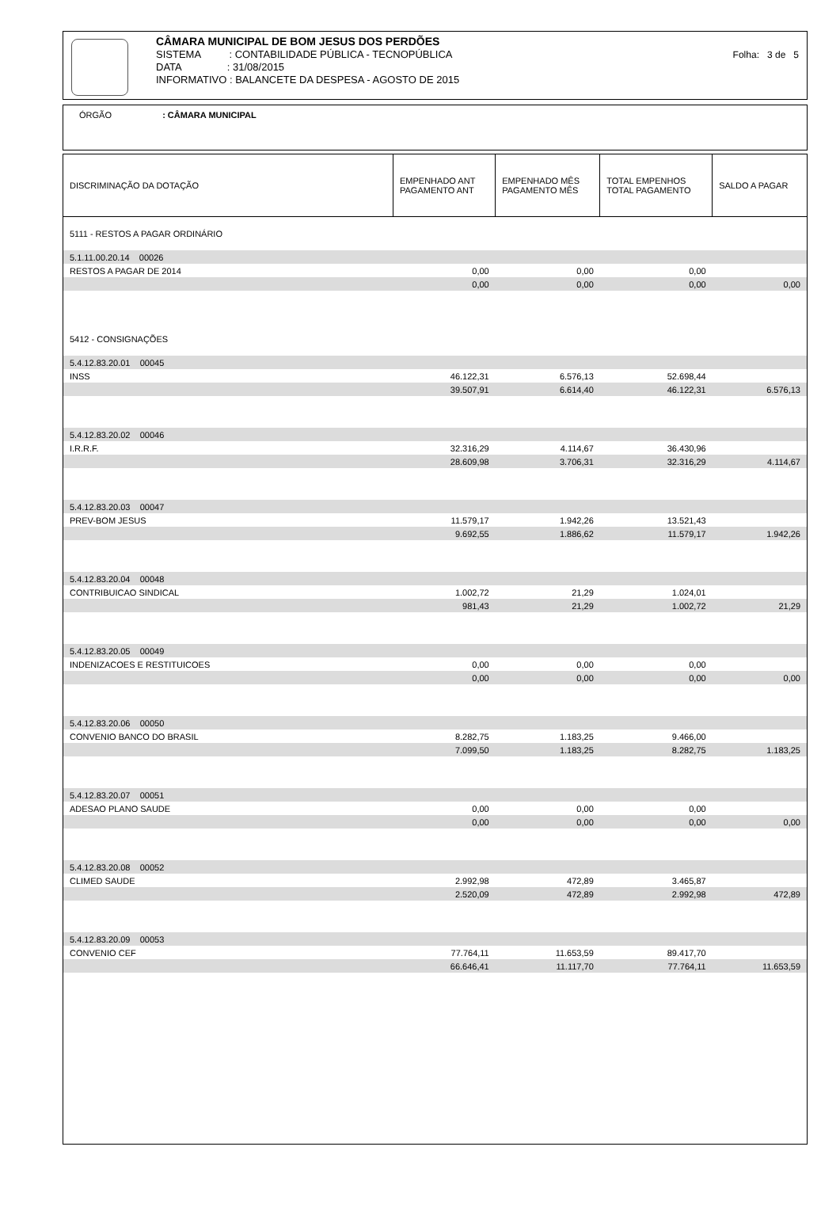CÂMARA MUNICIPAL DE BOM JESUS DOS PERDÕES
SISTEMA : CONTABILIDADE PÚBLICA - TECNOPÚBLICA
DATA : 31/08/2015
INFORMATIVO : BALANCETE DA DESPESA - AGOSTO DE 2015
Folha: 3 de 5
ÓRGÃO : CÂMARA MUNICIPAL
| DISCRIMINAÇÃO DA DOTAÇÃO | EMPENHADO ANT PAGAMENTO ANT | EMPENHADO MÊS PAGAMENTO MÊS | TOTAL EMPENHOS TOTAL PAGAMENTO | SALDO A PAGAR |
| --- | --- | --- | --- | --- |
| 5111 - RESTOS A PAGAR ORDINÁRIO | | | | |
| 5.1.11.00.20.14 00026 | | | | |
| RESTOS A PAGAR DE 2014 | 0,00 | 0,00 | 0,00 | |
| | 0,00 | 0,00 | 0,00 | 0,00 |
| 5412 - CONSIGNAÇÕES | | | | |
| 5.4.12.83.20.01 00045 | | | | |
| INSS | 46.122,31 | 6.576,13 | 52.698,44 | |
| | 39.507,91 | 6.614,40 | 46.122,31 | 6.576,13 |
| 5.4.12.83.20.02 00046 | | | | |
| I.R.R.F. | 32.316,29 | 4.114,67 | 36.430,96 | |
| | 28.609,98 | 3.706,31 | 32.316,29 | 4.114,67 |
| 5.4.12.83.20.03 00047 | | | | |
| PREV-BOM JESUS | 11.579,17 | 1.942,26 | 13.521,43 | |
| | 9.692,55 | 1.886,62 | 11.579,17 | 1.942,26 |
| 5.4.12.83.20.04 00048 | | | | |
| CONTRIBUICAO SINDICAL | 1.002,72 | 21,29 | 1.024,01 | |
| | 981,43 | 21,29 | 1.002,72 | 21,29 |
| 5.4.12.83.20.05 00049 | | | | |
| INDENIZACOES E RESTITUICOES | 0,00 | 0,00 | 0,00 | |
| | 0,00 | 0,00 | 0,00 | 0,00 |
| 5.4.12.83.20.06 00050 | | | | |
| CONVENIO BANCO DO BRASIL | 8.282,75 | 1.183,25 | 9.466,00 | |
| | 7.099,50 | 1.183,25 | 8.282,75 | 1.183,25 |
| 5.4.12.83.20.07 00051 | | | | |
| ADESAO PLANO SAUDE | 0,00 | 0,00 | 0,00 | |
| | 0,00 | 0,00 | 0,00 | 0,00 |
| 5.4.12.83.20.08 00052 | | | | |
| CLIMED SAUDE | 2.992,98 | 472,89 | 3.465,87 | |
| | 2.520,09 | 472,89 | 2.992,98 | 472,89 |
| 5.4.12.83.20.09 00053 | | | | |
| CONVENIO CEF | 77.764,11 | 11.653,59 | 89.417,70 | |
| | 66.646,41 | 11.117,70 | 77.764,11 | 11.653,59 |